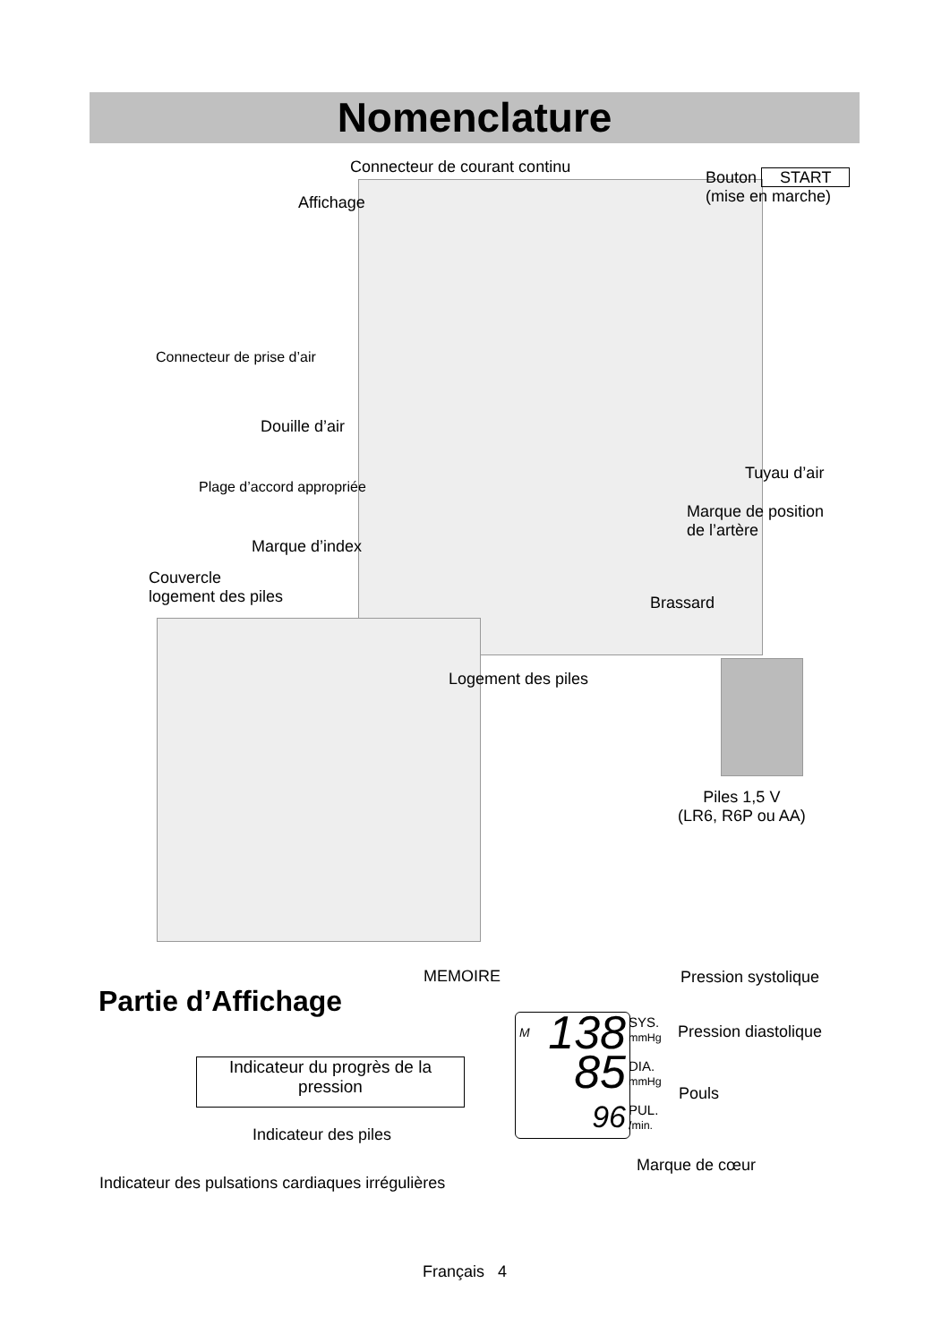Nomenclature
Connecteur de courant continu
Bouton START
(mise en marche)
Affichage
Connecteur de prise d’air
Douille d’air
Plage d’accord appropriée
Tuyau d’air
Marque de position
de l’artère
Marque d’index
Couvercle
logement des piles
Brassard
Logement des piles
Piles 1,5 V
(LR6, R6P ou AA)
Partie d’Affichage
MEMOIRE Pression systolique
Pression diastolique
Pouls
Indicateur du progrès de la
pression
M 138
85
96
SYS.
mmHg
DIA.
mmHg
PUL.
/min.
Indicateur des piles
Marque de cœur
Indicateur des pulsations cardiaques irrégulières
Français 4